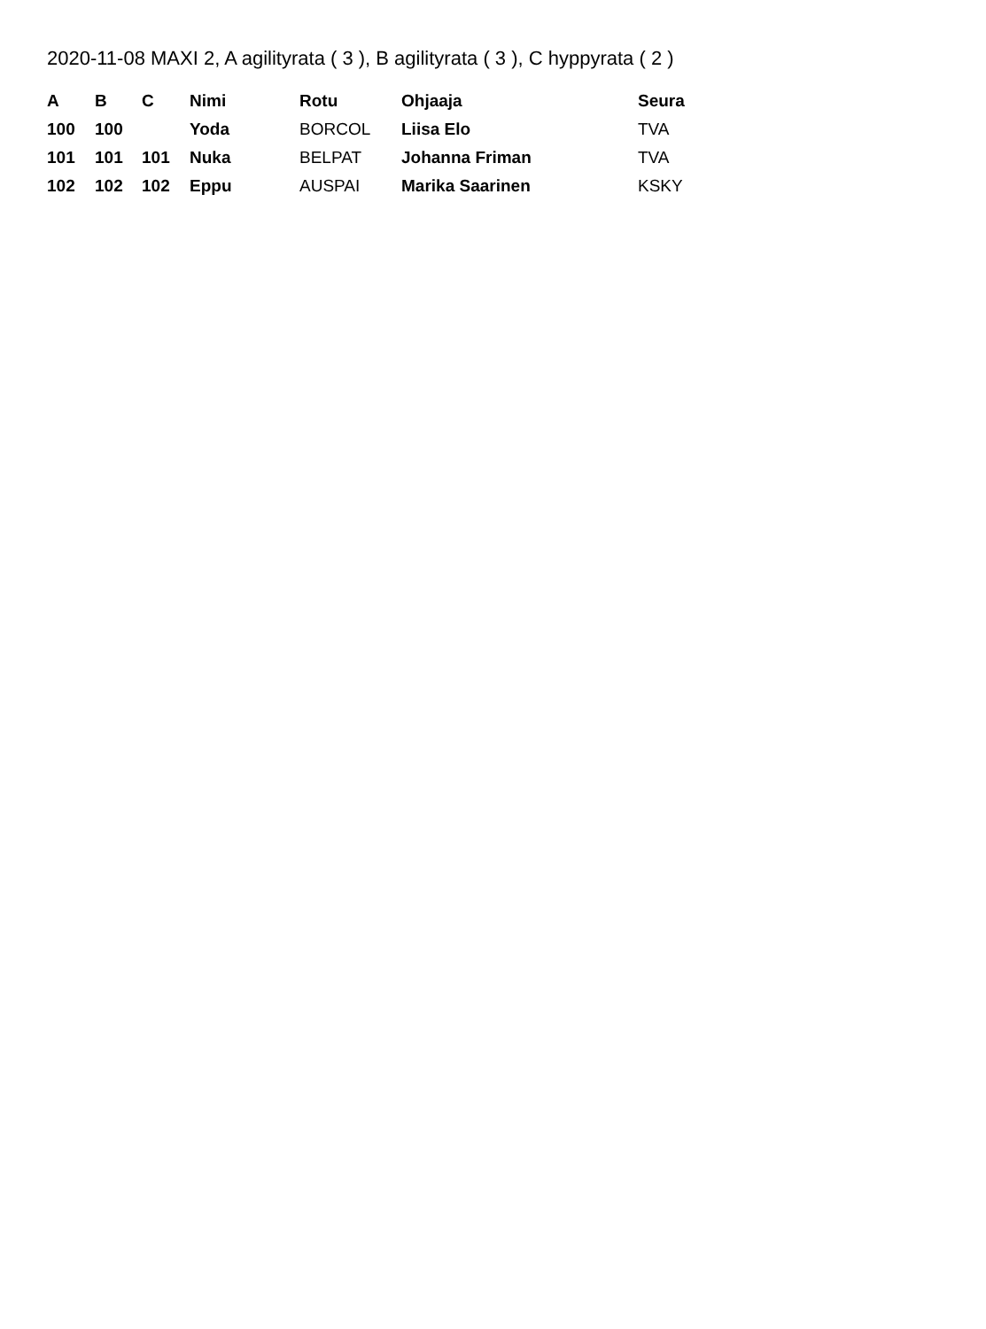2020-11-08 MAXI 2, A agilityrata ( 3 ), B agilityrata ( 3 ), C hyppyrata ( 2 )
| A | B | C | Nimi | Rotu | Ohjaaja | Seura |
| --- | --- | --- | --- | --- | --- | --- |
| 100 | 100 | | Yoda | BORCOL | Liisa Elo | TVA |
| 101 | 101 | 101 | Nuka | BELPAT | Johanna Friman | TVA |
| 102 | 102 | 102 | Eppu | AUSPAI | Marika Saarinen | KSKY |